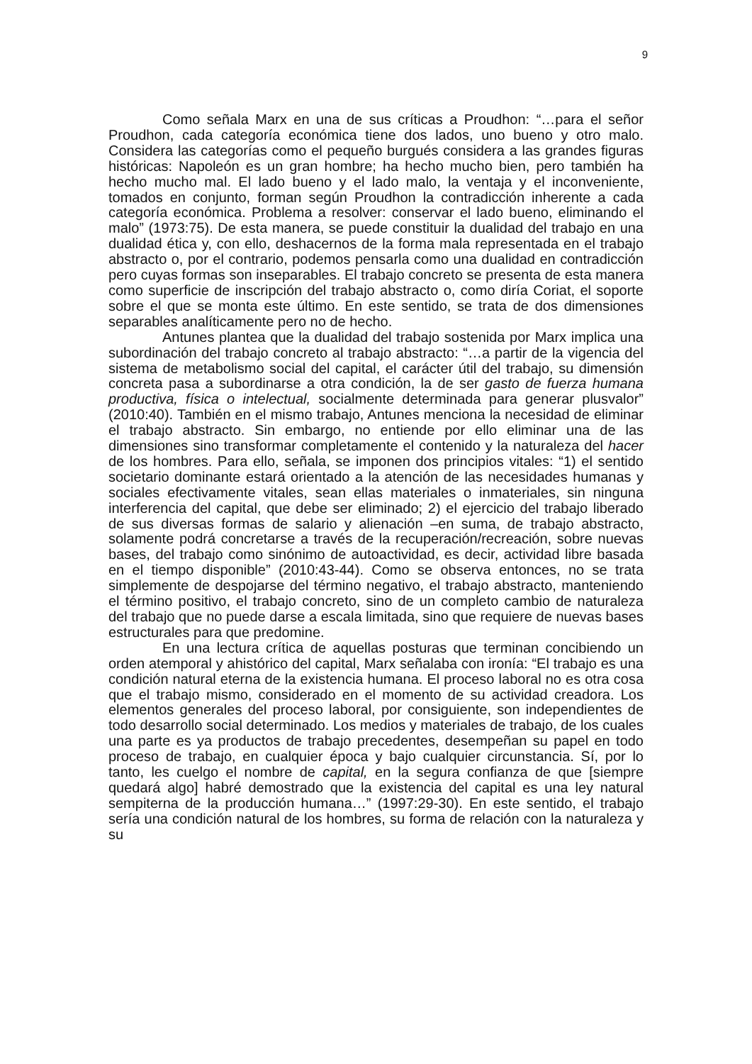9
Como señala Marx en una de sus críticas a Proudhon: “…para el señor Proudhon, cada categoría económica tiene dos lados, uno bueno y otro malo. Considera las categorías como el pequeño burgués considera a las grandes figuras históricas: Napoleón es un gran hombre; ha hecho mucho bien, pero también ha hecho mucho mal. El lado bueno y el lado malo, la ventaja y el inconveniente, tomados en conjunto, forman según Proudhon la contradicción inherente a cada categoría económica. Problema a resolver: conservar el lado bueno, eliminando el malo” (1973:75). De esta manera, se puede constituir la dualidad del trabajo en una dualidad ética y, con ello, deshacernos de la forma mala representada en el trabajo abstracto o, por el contrario, podemos pensarla como una dualidad en contradicción pero cuyas formas son inseparables. El trabajo concreto se presenta de esta manera como superficie de inscripción del trabajo abstracto o, como diría Coriat, el soporte sobre el que se monta este último. En este sentido, se trata de dos dimensiones separables analíticamente pero no de hecho.
Antunes plantea que la dualidad del trabajo sostenida por Marx implica una subordinación del trabajo concreto al trabajo abstracto: “…a partir de la vigencia del sistema de metabolismo social del capital, el carácter útil del trabajo, su dimensión concreta pasa a subordinarse a otra condición, la de ser gasto de fuerza humana productiva, física o intelectual, socialmente determinada para generar plusvalor” (2010:40). También en el mismo trabajo, Antunes menciona la necesidad de eliminar el trabajo abstracto. Sin embargo, no entiende por ello eliminar una de las dimensiones sino transformar completamente el contenido y la naturaleza del hacer de los hombres. Para ello, señala, se imponen dos principios vitales: “1) el sentido societario dominante estará orientado a la atención de las necesidades humanas y sociales efectivamente vitales, sean ellas materiales o inmateriales, sin ninguna interferencia del capital, que debe ser eliminado; 2) el ejercicio del trabajo liberado de sus diversas formas de salario y alienación –en suma, de trabajo abstracto, solamente podrá concretarse a través de la recuperación/recreación, sobre nuevas bases, del trabajo como sinónimo de autoactividad, es decir, actividad libre basada en el tiempo disponible” (2010:43-44). Como se observa entonces, no se trata simplemente de despojarse del término negativo, el trabajo abstracto, manteniendo el término positivo, el trabajo concreto, sino de un completo cambio de naturaleza del trabajo que no puede darse a escala limitada, sino que requiere de nuevas bases estructurales para que predomine.
En una lectura crítica de aquellas posturas que terminan concibiendo un orden atemporal y ahistórico del capital, Marx señalaba con ironía: “El trabajo es una condición natural eterna de la existencia humana. El proceso laboral no es otra cosa que el trabajo mismo, considerado en el momento de su actividad creadora. Los elementos generales del proceso laboral, por consiguiente, son independientes de todo desarrollo social determinado. Los medios y materiales de trabajo, de los cuales una parte es ya productos de trabajo precedentes, desempeñan su papel en todo proceso de trabajo, en cualquier época y bajo cualquier circunstancia. Sí, por lo tanto, les cuelgo el nombre de capital, en la segura confianza de que [siempre quedará algo] habré demostrado que la existencia del capital es una ley natural sempiterna de la producción humana…” (1997:29-30). En este sentido, el trabajo sería una condición natural de los hombres, su forma de relación con la naturaleza y su